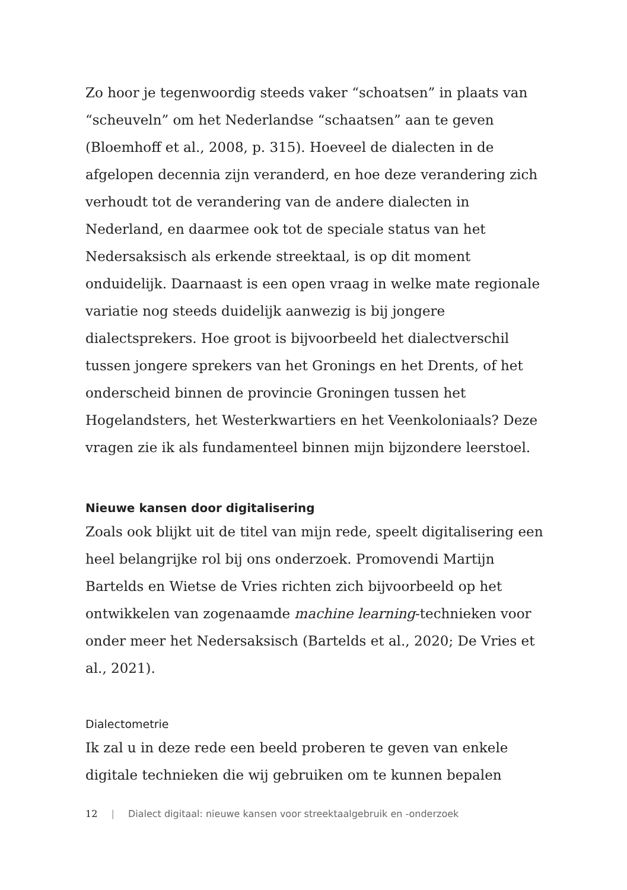Zo hoor je tegenwoordig steeds vaker “schoatsen” in plaats van “scheuveln” om het Nederlandse “schaatsen” aan te geven (Bloemhoff et al., 2008, p. 315). Hoeveel de dialecten in de afgelopen decennia zijn veranderd, en hoe deze verandering zich verhoudt tot de verandering van de andere dialecten in Nederland, en daarmee ook tot de speciale status van het Nedersaksisch als erkende streektaal, is op dit moment onduidelijk. Daarnaast is een open vraag in welke mate regionale variatie nog steeds duidelijk aanwezig is bij jongere dialectsprekers. Hoe groot is bijvoorbeeld het dialectverschil tussen jongere sprekers van het Gronings en het Drents, of het onderscheid binnen de provincie Groningen tussen het Hogelandsters, het Westerkwartiers en het Veenkoloniaals? Deze vragen zie ik als fundamenteel binnen mijn bijzondere leerstoel.
Nieuwe kansen door digitalisering
Zoals ook blijkt uit de titel van mijn rede, speelt digitalisering een heel belangrijke rol bij ons onderzoek. Promovendi Martijn Bartelds en Wietse de Vries richten zich bijvoorbeeld op het ontwikkelen van zogenaamde machine learning-technieken voor onder meer het Nedersaksisch (Bartelds et al., 2020; De Vries et al., 2021).
Dialectometrie
Ik zal u in deze rede een beeld proberen te geven van enkele digitale technieken die wij gebruiken om te kunnen bepalen
12 | Dialect digitaal: nieuwe kansen voor streektaalgebruik en -onderzoek